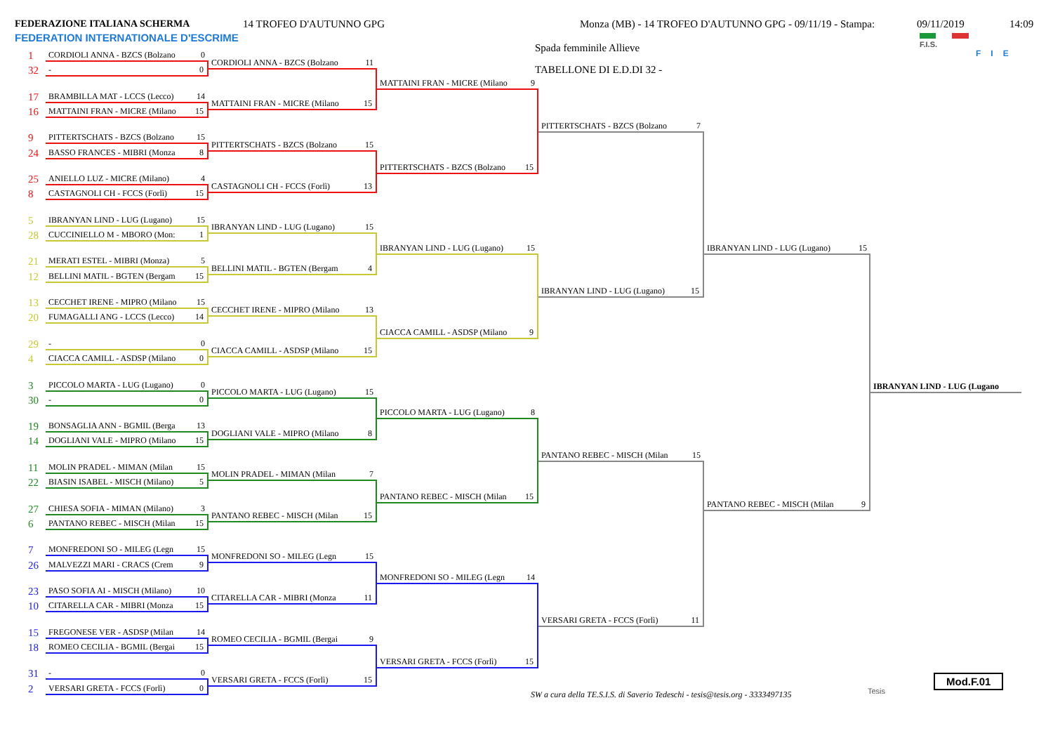FEDERAZIONE ITALIANA SCHERMA
FEDERATION INTERNATIONALE D'ESCRIME
14 TROFEO D'AUTUNNO GPG Monza (MB) - 14 TROFEO D'AUTUNNO GPG - 09/11/19 - Stampa: 09/11/2019 14:09
F.I.S.
FIE
1 CORDIOLI ANNA - BZCS (Bolzano 0
32 - 0
17 BRAMBILLA MAT - LCCS (Lecco) 14
16 MATTAINI FRAN - MICRE (Milano 15
9 PITTERTSCHATS - BZCS (Bolzano 15
24 BASSO FRANCES - MIBRI (Monza 8
25 ANIELLO LUZ - MICRE (Milano) 4
8 CASTAGNOLI CH - FCCS (Forlì) 15
5 IBRANYAN LIND - LUG (Lugano) 15
28 CUCCINIELLO M - MBORO (Mon: 1
21 MERATI ESTEL - MIBRI (Monza) 5
12 BELLINI MATIL - BGTEN (Bergam 15
13 CECCHET IRENE - MIPRO (Milano 15
20 FUMAGALLI ANG - LCCS (Lecco) 14
29 - 0
4 CIACCA CAMILL - ASDSP (Milano 0
3 PICCOLO MARTA - LUG (Lugano) 0
30 - 0
19 BONSAGLIA ANN - BGMIL (Berga 13
14 DOGLIANI VALE - MIPRO (Milano 15
11 MOLIN PRADEL - MIMAN (Milan 15
22 BIASIN ISABEL - MISCH (Milano) 5
27 CHIESA SOFIA - MIMAN (Milano) 3
6 PANTANO REBEC - MISCH (Milan 15
7 MONFREDONI SO - MILEG (Legn 15
26 MALVEZZI MARI - CRACS (Crem 9
23 PASO SOFIA AI - MISCH (Milano) 10
10 CITARELLA CAR - MIBRI (Monza 15
15 FREGONESE VER - ASDSP (Milan 14
18 ROMEO CECILIA - BGMIL (Bergai 15
31 - 0
2 VERSARI GRETA - FCCS (Forlì) 0
CORDIOLI ANNA - BZCS (Bolzano 11
MATTAINI FRAN - MICRE (Milano 15
PITTERTSCHATS - BZCS (Bolzano 15
CASTAGNOLI CH - FCCS (Forlì) 13
IBRANYAN LIND - LUG (Lugano) 15
BELLINI MATIL - BGTEN (Bergam 4
CECCHET IRENE - MIPRO (Milano 13
CIACCA CAMILL - ASDSP (Milano 15
PICCOLO MARTA - LUG (Lugano) 15
DOGLIANI VALE - MIPRO (Milano 8
MOLIN PRADEL - MIMAN (Milan 7
PANTANO REBEC - MISCH (Milan 15
MONFREDONI SO - MILEG (Legn 15
CITARELLA CAR - MIBRI (Monza 11
ROMEO CECILIA - BGMIL (Bergai 9
VERSARI GRETA - FCCS (Forlì) 15
MATTAINI FRAN - MICRE (Milano 9
PITTERTSCHATS - BZCS (Bolzano 15
IBRANYAN LIND - LUG (Lugano) 15
CIACCA CAMILL - ASDSP (Milano 9
PICCOLO MARTA - LUG (Lugano) 8
PANTANO REBEC - MISCH (Milan 15
MONFREDONI SO - MILEG (Legn 14
VERSARI GRETA - FCCS (Forlì) 15
Spada femminile Allieve
TABELLONE DI E.D.DI 32 -
PITTERTSCHATS - BZCS (Bolzano 7
IBRANYAN LIND - LUG (Lugano) 15
PANTANO REBEC - MISCH (Milan 15
VERSARI GRETA - FCCS (Forlì) 11
IBRANYAN LIND - LUG (Lugano) 15
PANTANO REBEC - MISCH (Milan 9
IBRANYAN LIND - LUG (Lugano
SW a cura della TE.S.I.S. di Saverio Tedeschi - tesis@tesis.org - 3333497135
Tesis
Mod.F.01